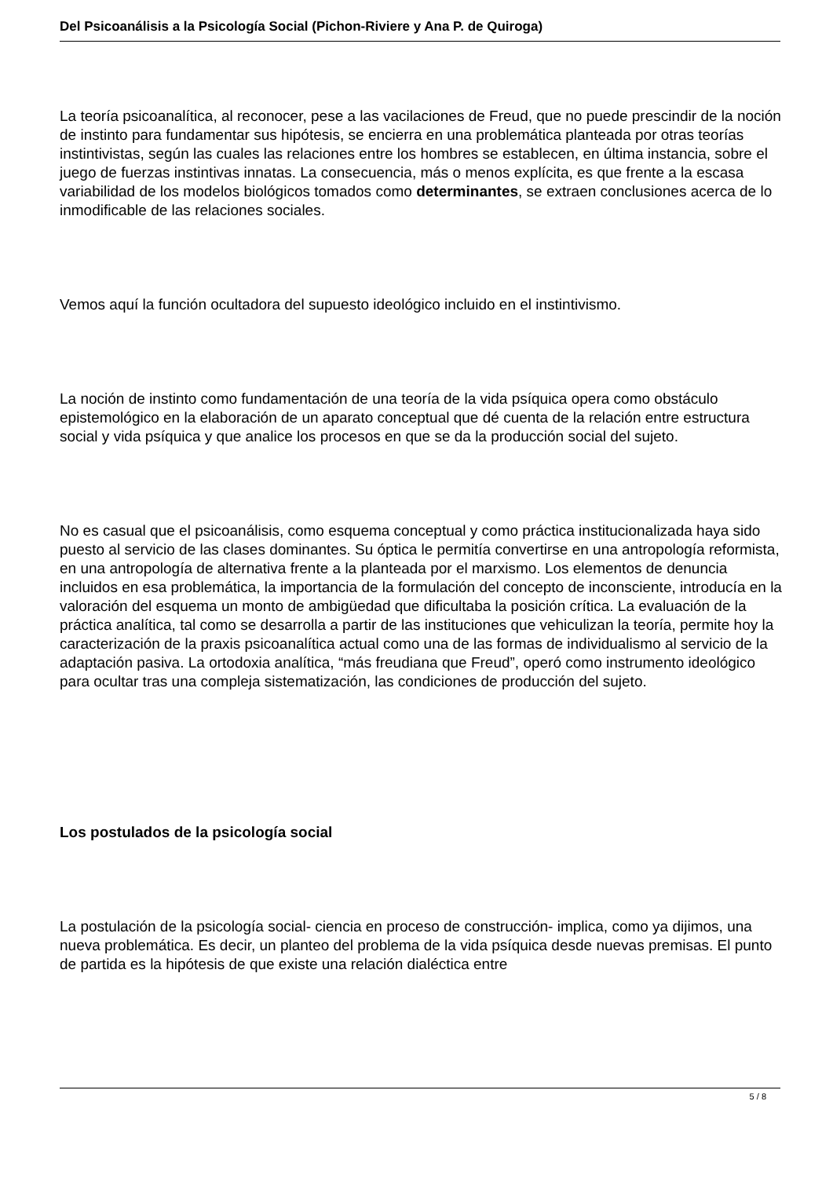Del Psicoanálisis a la Psicología Social (Pichon-Riviere y Ana P. de Quiroga)
La teoría psicoanalítica, al reconocer, pese a las vacilaciones de Freud, que no puede prescindir de la noción de instinto para fundamentar sus hipótesis, se encierra en una problemática planteada por otras teorías instintivistas, según las cuales las relaciones entre los hombres se establecen, en última instancia, sobre el juego de fuerzas instintivas innatas. La consecuencia, más o menos explícita, es que frente a la escasa variabilidad de los modelos biológicos tomados como determinantes, se extraen conclusiones acerca de lo inmodificable de las relaciones sociales.
Vemos aquí la función ocultadora del supuesto ideológico incluido en el instintivismo.
La noción de instinto como fundamentación de una teoría de la vida psíquica opera como obstáculo epistemológico en la elaboración de un aparato conceptual que dé cuenta de la relación entre estructura social y vida psíquica y que analice los procesos en que se da la producción social del sujeto.
No es casual que el psicoanálisis, como esquema conceptual y como práctica institucionalizada haya sido puesto al servicio de las clases dominantes. Su óptica le permitía convertirse en una antropología reformista, en una antropología de alternativa frente a la planteada por el marxismo. Los elementos de denuncia incluidos en esa problemática, la importancia de la formulación del concepto de inconsciente, introducía en la valoración del esquema un monto de ambigüedad que dificultaba la posición crítica. La evaluación de la práctica analítica, tal como se desarrolla a partir de las instituciones que vehiculizan la teoría, permite hoy la caracterización de la praxis psicoanalítica actual como una de las formas de individualismo al servicio de la adaptación pasiva. La ortodoxia analítica, “más freudiana que Freud”, operó como instrumento ideológico para ocultar tras una compleja sistematización, las condiciones de producción del sujeto.
Los postulados de la psicología social
La postulación de la psicología social- ciencia en proceso de construcción- implica, como ya dijimos, una nueva problemática. Es decir, un planteo del problema de la vida psíquica desde nuevas premisas. El punto de partida es la hipótesis de que existe una relación dialéctica entre
5 / 8